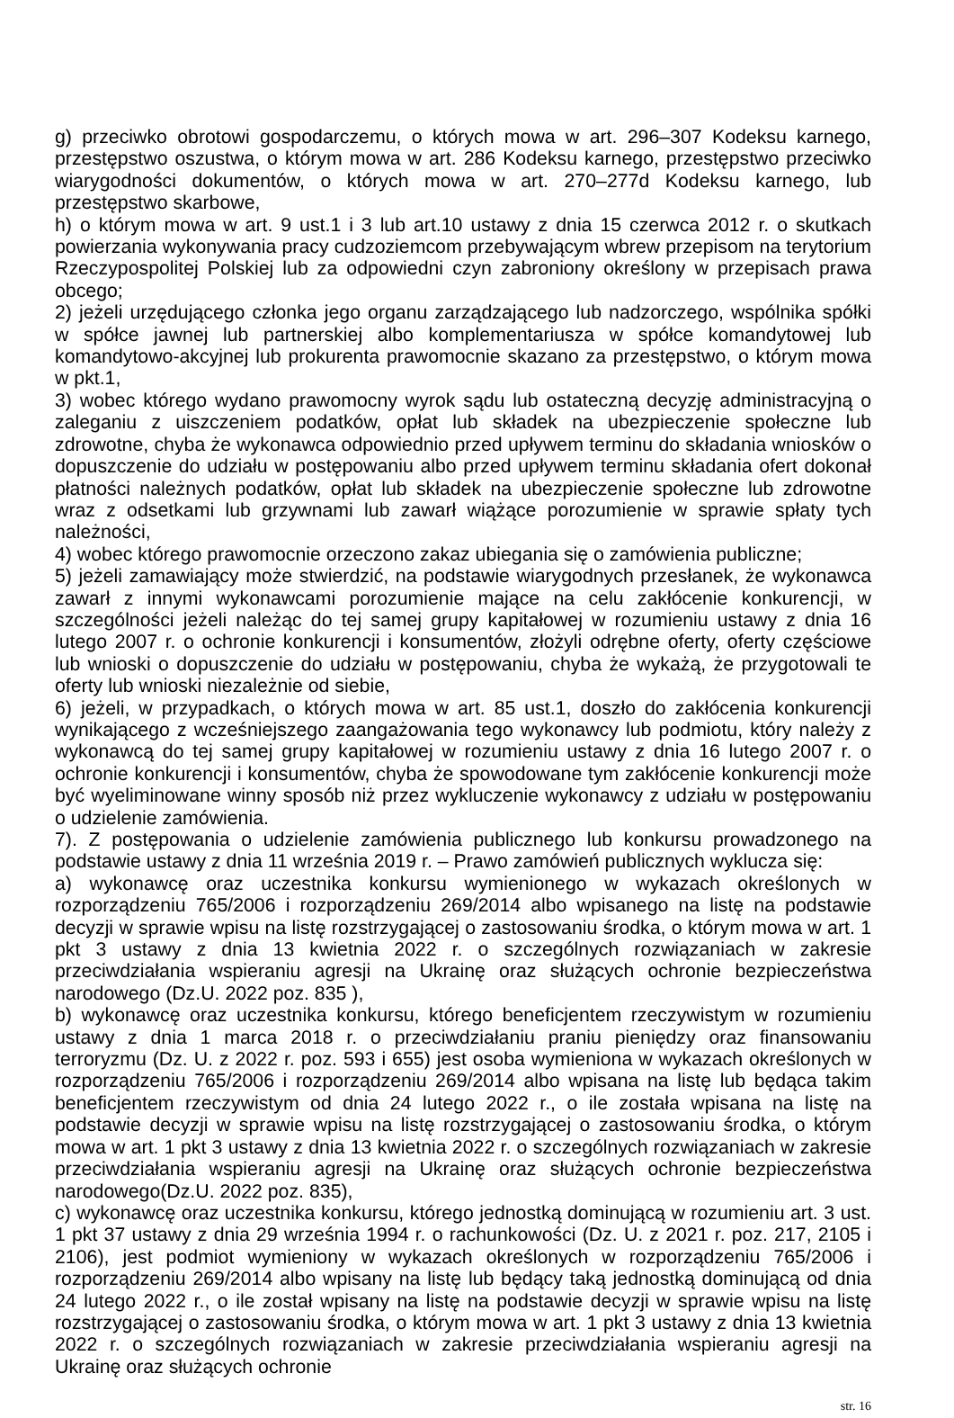g) przeciwko obrotowi gospodarczemu, o których mowa w art. 296–307 Kodeksu karnego, przestępstwo oszustwa, o którym mowa w art. 286 Kodeksu karnego, przestępstwo przeciwko wiarygodności dokumentów, o których mowa w art. 270–277d Kodeksu karnego, lub przestępstwo skarbowe,
h) o którym mowa w art. 9 ust.1 i 3 lub art.10 ustawy z dnia 15 czerwca 2012 r. o skutkach powierzania wykonywania pracy cudzoziemcom przebywającym wbrew przepisom na terytorium Rzeczypospolitej Polskiej lub za odpowiedni czyn zabroniony określony w przepisach prawa obcego;
2) jeżeli urzędującego członka jego organu zarządzającego lub nadzorczego, wspólnika spółki w spółce jawnej lub partnerskiej albo komplementariusza w spółce komandytowej lub komandytowo-akcyjnej lub prokurenta prawomocnie skazano za przestępstwo, o którym mowa w pkt.1,
3) wobec którego wydano prawomocny wyrok sądu lub ostateczną decyzję administracyjną o zaleganiu z uiszczeniem podatków, opłat lub składek na ubezpieczenie społeczne lub zdrowotne, chyba że wykonawca odpowiednio przed upływem terminu do składania wniosków o dopuszczenie do udziału w postępowaniu albo przed upływem terminu składania ofert dokonał płatności należnych podatków, opłat lub składek na ubezpieczenie społeczne lub zdrowotne wraz z odsetkami lub grzywnami lub zawarł wiążące porozumienie w sprawie spłaty tych należności,
4) wobec którego prawomocnie orzeczono zakaz ubiegania się o zamówienia publiczne;
5) jeżeli zamawiający może stwierdzić, na podstawie wiarygodnych przesłanek, że wykonawca zawarł z innymi wykonawcami porozumienie mające na celu zakłócenie konkurencji, w szczególności jeżeli należąc do tej samej grupy kapitałowej w rozumieniu ustawy z dnia 16 lutego 2007 r. o ochronie konkurencji i konsumentów, złożyli odrębne oferty, oferty częściowe lub wnioski o dopuszczenie do udziału w postępowaniu, chyba że wykażą, że przygotowali te oferty lub wnioski niezależnie od siebie,
6) jeżeli, w przypadkach, o których mowa w art. 85 ust.1, doszło do zakłócenia konkurencji wynikającego z wcześniejszego zaangażowania tego wykonawcy lub podmiotu, który należy z wykonawcą do tej samej grupy kapitałowej w rozumieniu ustawy z dnia 16 lutego 2007 r. o ochronie konkurencji i konsumentów, chyba że spowodowane tym zakłócenie konkurencji może być wyeliminowane winny sposób niż przez wykluczenie wykonawcy z udziału w postępowaniu o udzielenie zamówienia.
7). Z postępowania o udzielenie zamówienia publicznego lub konkursu prowadzonego na podstawie ustawy z dnia 11 września 2019 r. – Prawo zamówień publicznych wyklucza się:
a) wykonawcę oraz uczestnika konkursu wymienionego w wykazach określonych w rozporządzeniu 765/2006 i rozporządzeniu 269/2014 albo wpisanego na listę na podstawie decyzji w sprawie wpisu na listę rozstrzygającej o zastosowaniu środka, o którym mowa w art. 1 pkt 3 ustawy z dnia 13 kwietnia 2022 r. o szczególnych rozwiązaniach w zakresie przeciwdziałania wspieraniu agresji na Ukrainę oraz służących ochronie bezpieczeństwa narodowego (Dz.U. 2022 poz. 835 ),
b) wykonawcę oraz uczestnika konkursu, którego beneficjentem rzeczywistym w rozumieniu ustawy z dnia 1 marca 2018 r. o przeciwdziałaniu praniu pieniędzy oraz finansowaniu terroryzmu (Dz. U. z 2022 r. poz. 593 i 655) jest osoba wymieniona w wykazach określonych w rozporządzeniu 765/2006 i rozporządzeniu 269/2014 albo wpisana na listę lub będąca takim beneficjentem rzeczywistym od dnia 24 lutego 2022 r., o ile została wpisana na listę na podstawie decyzji w sprawie wpisu na listę rozstrzygającej o zastosowaniu środka, o którym mowa w art. 1 pkt 3 ustawy z dnia 13 kwietnia 2022 r. o szczególnych rozwiązaniach w zakresie przeciwdziałania wspieraniu agresji na Ukrainę oraz służących ochronie bezpieczeństwa narodowego(Dz.U. 2022 poz. 835),
c) wykonawcę oraz uczestnika konkursu, którego jednostką dominującą w rozumieniu art. 3 ust. 1 pkt 37 ustawy z dnia 29 września 1994 r. o rachunkowości (Dz. U. z 2021 r. poz. 217, 2105 i 2106), jest podmiot wymieniony w wykazach określonych w rozporządzeniu 765/2006 i rozporządzeniu 269/2014 albo wpisany na listę lub będący taką jednostką dominującą od dnia 24 lutego 2022 r., o ile został wpisany na listę na podstawie decyzji w sprawie wpisu na listę rozstrzygającej o zastosowaniu środka, o którym mowa w art. 1 pkt 3 ustawy z dnia 13 kwietnia 2022 r. o szczególnych rozwiązaniach w zakresie przeciwdziałania wspieraniu agresji na Ukrainę oraz służących ochronie
str. 16